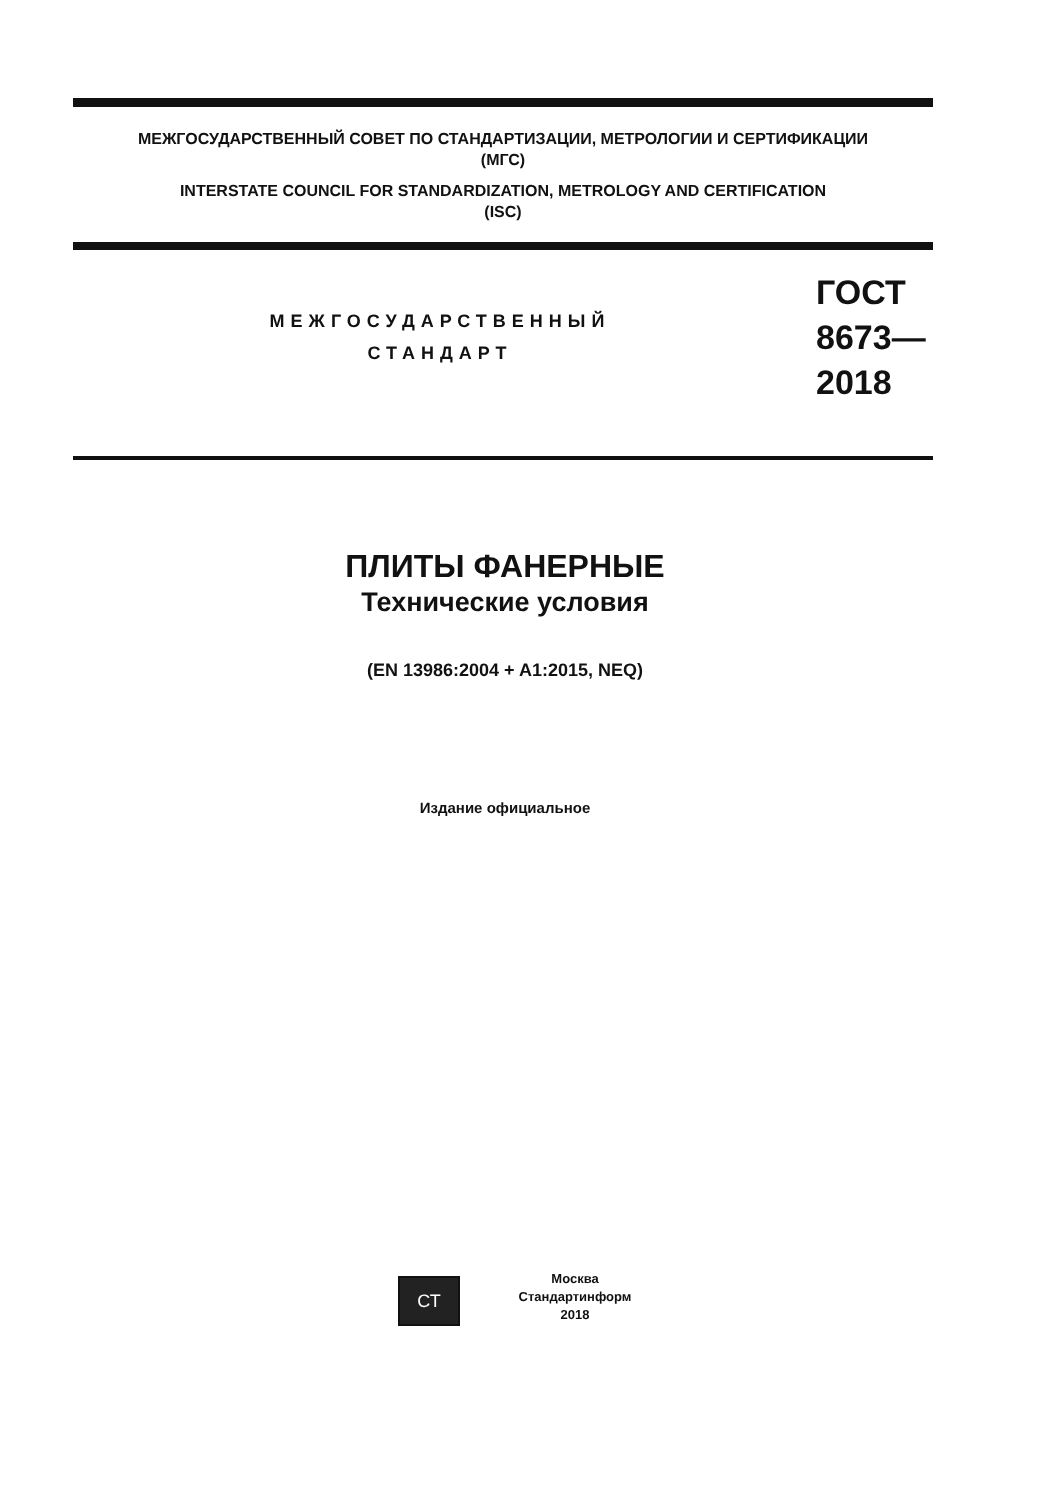МЕЖГОСУДАРСТВЕННЫЙ СОВЕТ ПО СТАНДАРТИЗАЦИИ, МЕТРОЛОГИИ И СЕРТИФИКАЦИИ
(МГС)
INTERSTATE COUNCIL FOR STANDARDIZATION, METROLOGY AND CERTIFICATION
(ISC)
МЕЖГОСУДАРСТВЕННЫЙ
СТАНДАРТ
ГОСТ
8673—
2018
ПЛИТЫ ФАНЕРНЫЕ
Технические условия
(EN 13986:2004 + A1:2015, NEQ)
Издание официальное
СТ
Москва
Стандартинформ
2018